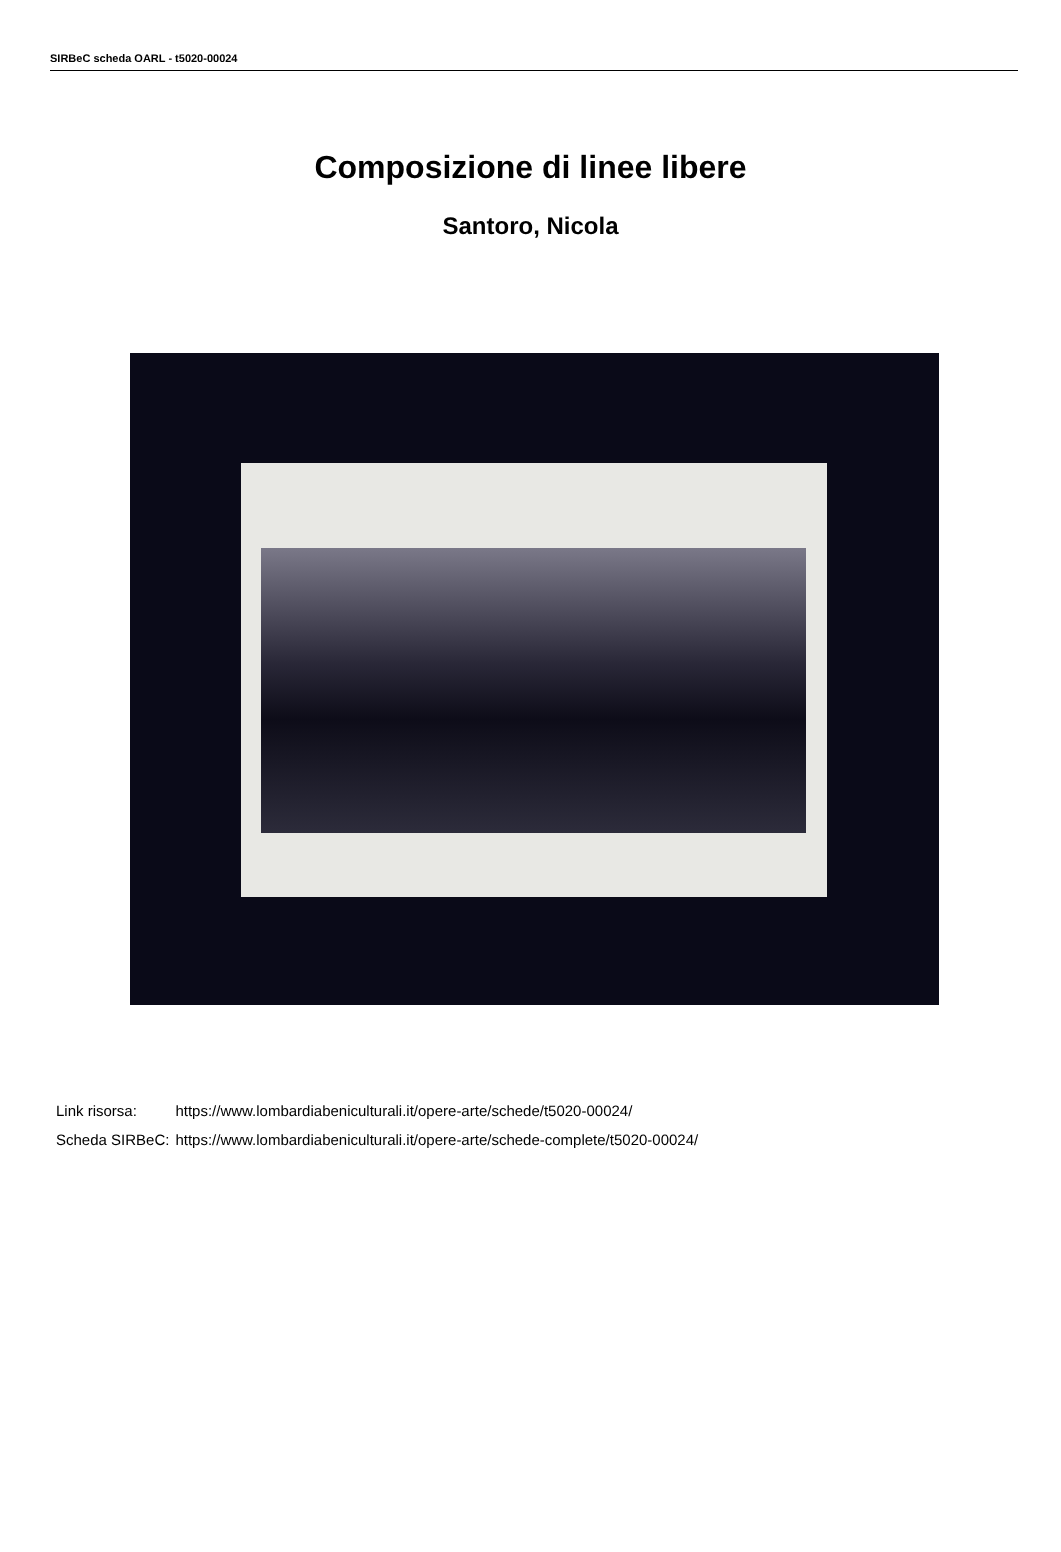SIRBeC scheda OARL - t5020-00024
Composizione di linee libere
Santoro, Nicola
| Link risorsa: | https://www.lombardiabeniculturali.it/opere-arte/schede/t5020-00024/ |
| Scheda SIRBeC: | https://www.lombardiabeniculturali.it/opere-arte/schede-complete/t5020-00024/ |